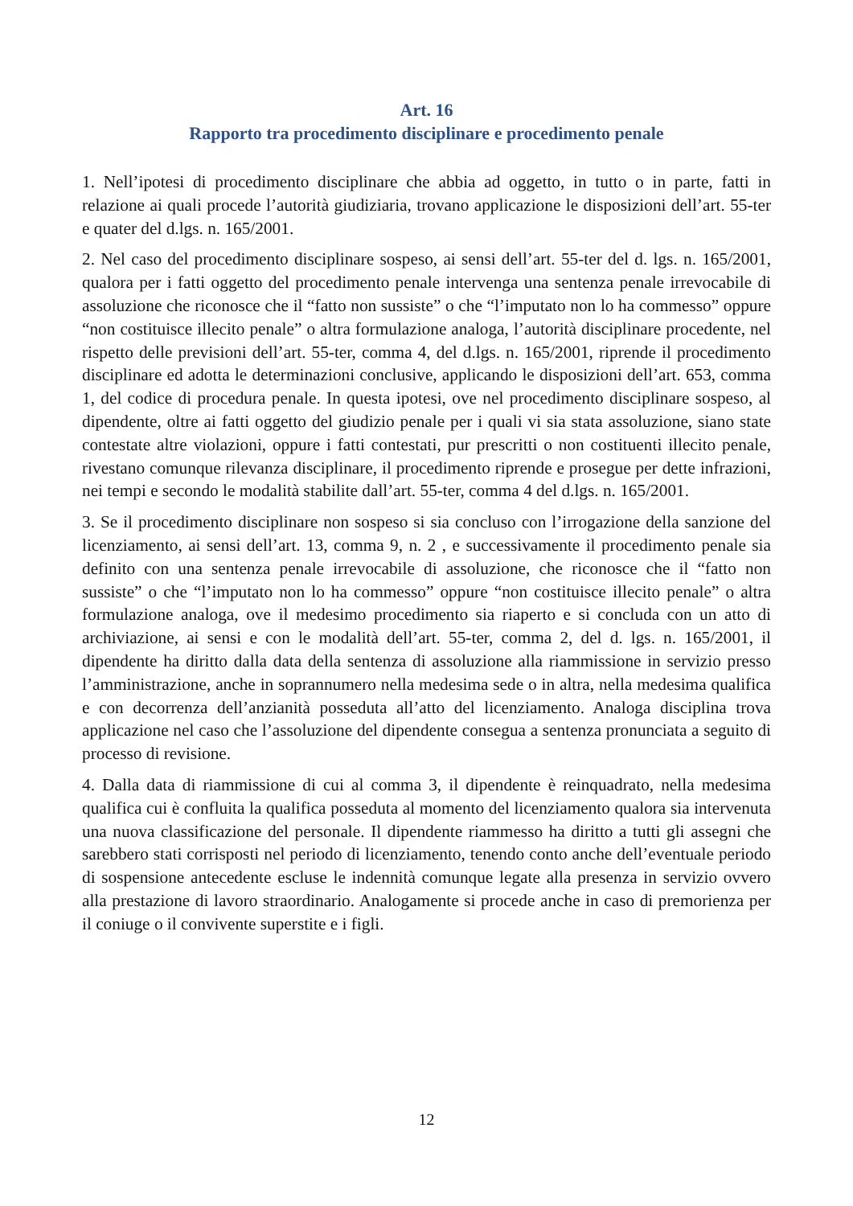Art. 16
Rapporto tra procedimento disciplinare e procedimento penale
1. Nell’ipotesi di procedimento disciplinare che abbia ad oggetto, in tutto o in parte, fatti in relazione ai quali procede l’autorità giudiziaria, trovano applicazione le disposizioni dell’art. 55-ter e quater del d.lgs. n. 165/2001.
2. Nel caso del procedimento disciplinare sospeso, ai sensi dell’art. 55-ter del d. lgs. n. 165/2001, qualora per i fatti oggetto del procedimento penale intervenga una sentenza penale irrevocabile di assoluzione che riconosce che il “fatto non sussiste” o che “l’imputato non lo ha commesso” oppure “non costituisce illecito penale” o altra formulazione analoga, l’autorità disciplinare procedente, nel rispetto delle previsioni dell’art. 55-ter, comma 4, del d.lgs. n. 165/2001, riprende il procedimento disciplinare ed adotta le determinazioni conclusive, applicando le disposizioni dell’art. 653, comma 1, del codice di procedura penale. In questa ipotesi, ove nel procedimento disciplinare sospeso, al dipendente, oltre ai fatti oggetto del giudizio penale per i quali vi sia stata assoluzione, siano state contestate altre violazioni, oppure i fatti contestati, pur prescritti o non costituenti illecito penale, rivestano comunque rilevanza disciplinare, il procedimento riprende e prosegue per dette infrazioni, nei tempi e secondo le modalità stabilite dall’art. 55-ter, comma 4 del d.lgs. n. 165/2001.
3. Se il procedimento disciplinare non sospeso si sia concluso con l’irrogazione della sanzione del licenziamento, ai sensi dell’art. 13, comma 9, n. 2 , e successivamente il procedimento penale sia definito con una sentenza penale irrevocabile di assoluzione, che riconosce che il “fatto non sussiste” o che “l’imputato non lo ha commesso” oppure “non costituisce illecito penale” o altra formulazione analoga, ove il medesimo procedimento sia riaperto e si concluda con un atto di archiviazione, ai sensi e con le modalità dell’art. 55-ter, comma 2, del d. lgs. n. 165/2001, il dipendente ha diritto dalla data della sentenza di assoluzione alla riammissione in servizio presso l’amministrazione, anche in soprannumero nella medesima sede o in altra, nella medesima qualifica e con decorrenza dell’anzianità posseduta all’atto del licenziamento. Analoga disciplina trova applicazione nel caso che l’assoluzione del dipendente consegua a sentenza pronunciata a seguito di processo di revisione.
4. Dalla data di riammissione di cui al comma 3, il dipendente è reinquadrato, nella medesima qualifica cui è confluita la qualifica posseduta al momento del licenziamento qualora sia intervenuta una nuova classificazione del personale. Il dipendente riammesso ha diritto a tutti gli assegni che sarebbero stati corrisposti nel periodo di licenziamento, tenendo conto anche dell’eventuale periodo di sospensione antecedente escluse le indennità comunque legate alla presenza in servizio ovvero alla prestazione di lavoro straordinario. Analogamente si procede anche in caso di premorienza per il coniuge o il convivente superstite e i figli.
12